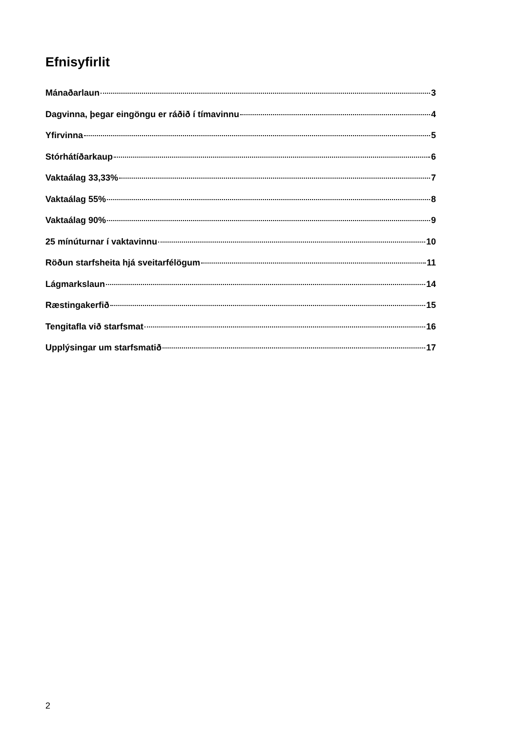Efnisyfirlit
Mánaðarlaun 3
Dagvinna, þegar eingöngu er ráðið í tímavinnu 4
Yfirvinna 5
Stórhátíðarkaup 6
Vaktaálag 33,33% 7
Vaktaálag 55% 8
Vaktaálag 90% 9
25 mínúturnar í vaktavinnu 10
Röðun starfsheita hjá sveitarfélögum 11
Lágmarkslaun 14
Ræstingakerfið 15
Tengitafla við starfsmat 16
Upplýsingar um starfsmatið 17
2